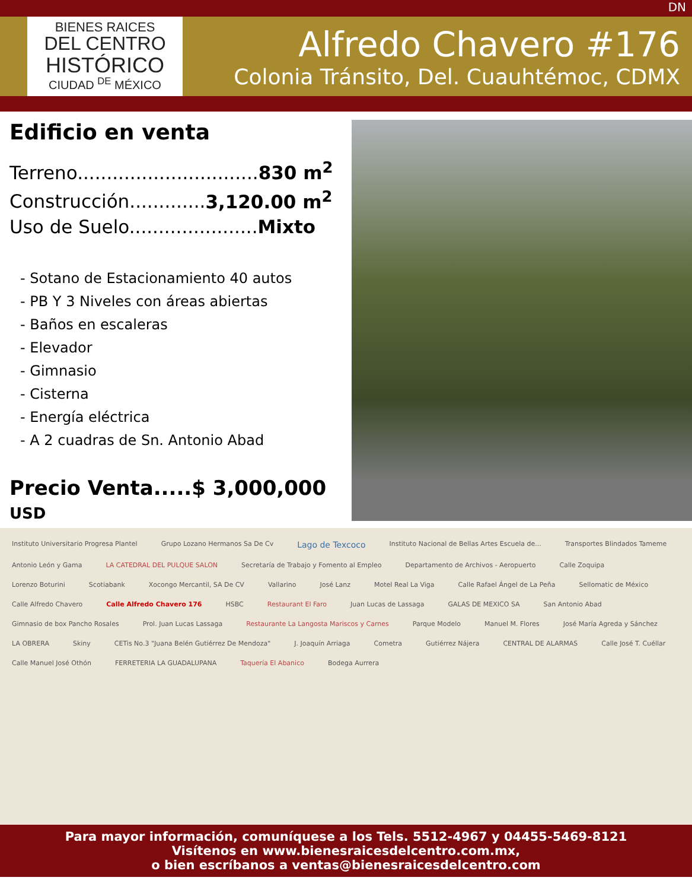DN
BIENES RAICES
DEL CENTRO
HISTÓRICO
CIUDAD <sup>DE</sup> MÉXICO
Alfredo Chavero #176
Colonia Tránsito, Del. Cuauhtémoc, CDMX
Edificio en venta
Terreno...............................830 m<sup>2</sup>
Construcción.............3,120.00 m<sup>2</sup>
Uso de Suelo......................Mixto
- Sotano de Estacionamiento 40 autos
- PB Y 3 Niveles con áreas abiertas
- Baños en escaleras
- Elevador
- Gimnasio
- Cisterna
- Energía eléctrica
- A 2 cuadras de Sn. Antonio Abad
Precio Venta.....$ 3,000,000 USD
Instituto Universitario Progresa Plantel Grupo Lozano Hermanos Sa De Cv Lago de Texcoco Instituto Nacional de Bellas Artes Escuela de... Transportes Blindados Tameme Antonio León y Gama LA CATEDRAL DEL PULQUE SALON Secretaría de Trabajo y Fomento al Empleo Departamento de Archivos - Aeropuerto Calle Zoquipa Lorenzo Boturini Scotiabank Xocongo Mercantil, SA De CV Vallarino José Lanz Motel Real La Viga Calle Rafael Ángel de La Peña Sellomatic de México Calle Alfredo Chavero Calle Alfredo Chavero 176 HSBC Restaurant El Faro Juan Lucas de Lassaga GALAS DE MEXICO SA San Antonio Abad Gimnasio de box Pancho Rosales Prol. Juan Lucas Lassaga Restaurante La Langosta Mariscos y Carnes Parque Modelo Manuel M. Flores José María Agreda y Sánchez LA OBRERA Skiny CETis No.3 "Juana Belén Gutiérrez De Mendoza" J. Joaquín Arriaga Cometra Gutiérrez Nájera CENTRAL DE ALARMAS Calle José T. Cuéllar Calle Manuel José Othón FERRETERIA LA GUADALUPANA Taquería El Abanico Bodega Aurrera
Para mayor información, comuníquese a los Tels. 5512-4967 y 04455-5469-8121
Visítenos en www.bienesraicesdelcentro.com.mx,
o bien escríbanos a ventas@bienesraicesdelcentro.com